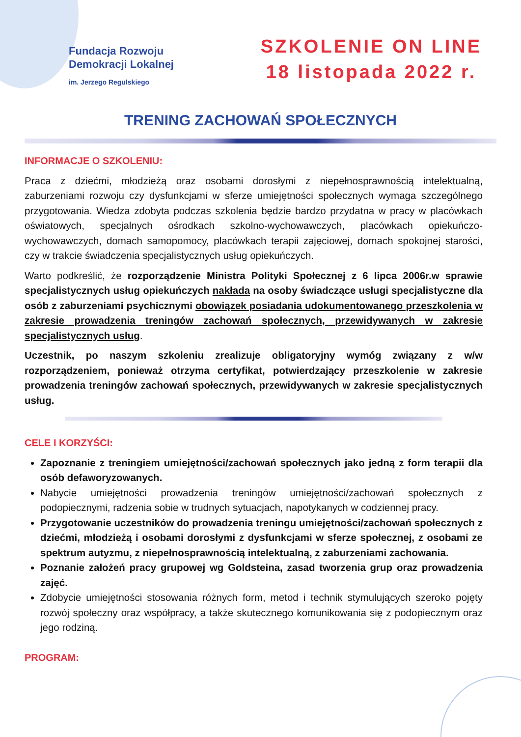Fundacja Rozwoju
Demokracji Lokalnej
im. Jerzego Regulskiego
SZKOLENIE ON LINE
18 listopada 2022 r.
TRENING ZACHOWAŃ SPOŁECZNYCH
INFORMACJE O SZKOLENIU:
Praca z dziećmi, młodzieżą oraz osobami dorosłymi z niepełnosprawnością intelektualną, zaburzeniami rozwoju czy dysfunkcjami w sferze umiejętności społecznych wymaga szczególnego przygotowania. Wiedza zdobyta podczas szkolenia będzie bardzo przydatna w pracy w placówkach oświatowych, specjalnych ośrodkach szkolno-wychowawczych, placówkach opiekuńczo-wychowawczych, domach samopomocy, placówkach terapii zajęciowej, domach spokojnej starości, czy w trakcie świadczenia specjalistycznych usług opiekuńczych.
Warto podkreślić, że rozporządzenie Ministra Polityki Społecznej z 6 lipca 2006r.w sprawie specjalistycznych usług opiekuńczych nakłada na osoby świadczące usługi specjalistyczne dla osób z zaburzeniami psychicznymi obowiązek posiadania udokumentowanego przeszkolenia w zakresie prowadzenia treningów zachowań społecznych, przewidywanych w zakresie specjalistycznych usług.
Uczestnik, po naszym szkoleniu zrealizuje obligatoryjny wymóg związany z w/w rozporządzeniem, ponieważ otrzyma certyfikat, potwierdzający przeszkolenie w zakresie prowadzenia treningów zachowań społecznych, przewidywanych w zakresie specjalistycznych usług.
CELE I KORZYŚCI:
Zapoznanie z treningiem umiejętności/zachowań społecznych jako jedną z form terapii dla osób defaworyzowanych.
Nabycie umiejętności prowadzenia treningów umiejętności/zachowań społecznych z podopiecznymi, radzenia sobie w trudnych sytuacjach, napotykanych w codziennej pracy.
Przygotowanie uczestników do prowadzenia treningu umiejętności/zachowań społecznych z dziećmi, młodzieżą i osobami dorosłymi z dysfunkcjami w sferze społecznej, z osobami ze spektrum autyzmu, z niepełnosprawnością intelektualną, z zaburzeniami zachowania.
Poznanie założeń pracy grupowej wg Goldsteina, zasad tworzenia grup oraz prowadzenia zajęć.
Zdobycie umiejętności stosowania różnych form, metod i technik stymulujących szeroko pojęty rozwój społeczny oraz współpracy, a także skutecznego komunikowania się z podopiecznym oraz jego rodziną.
PROGRAM: